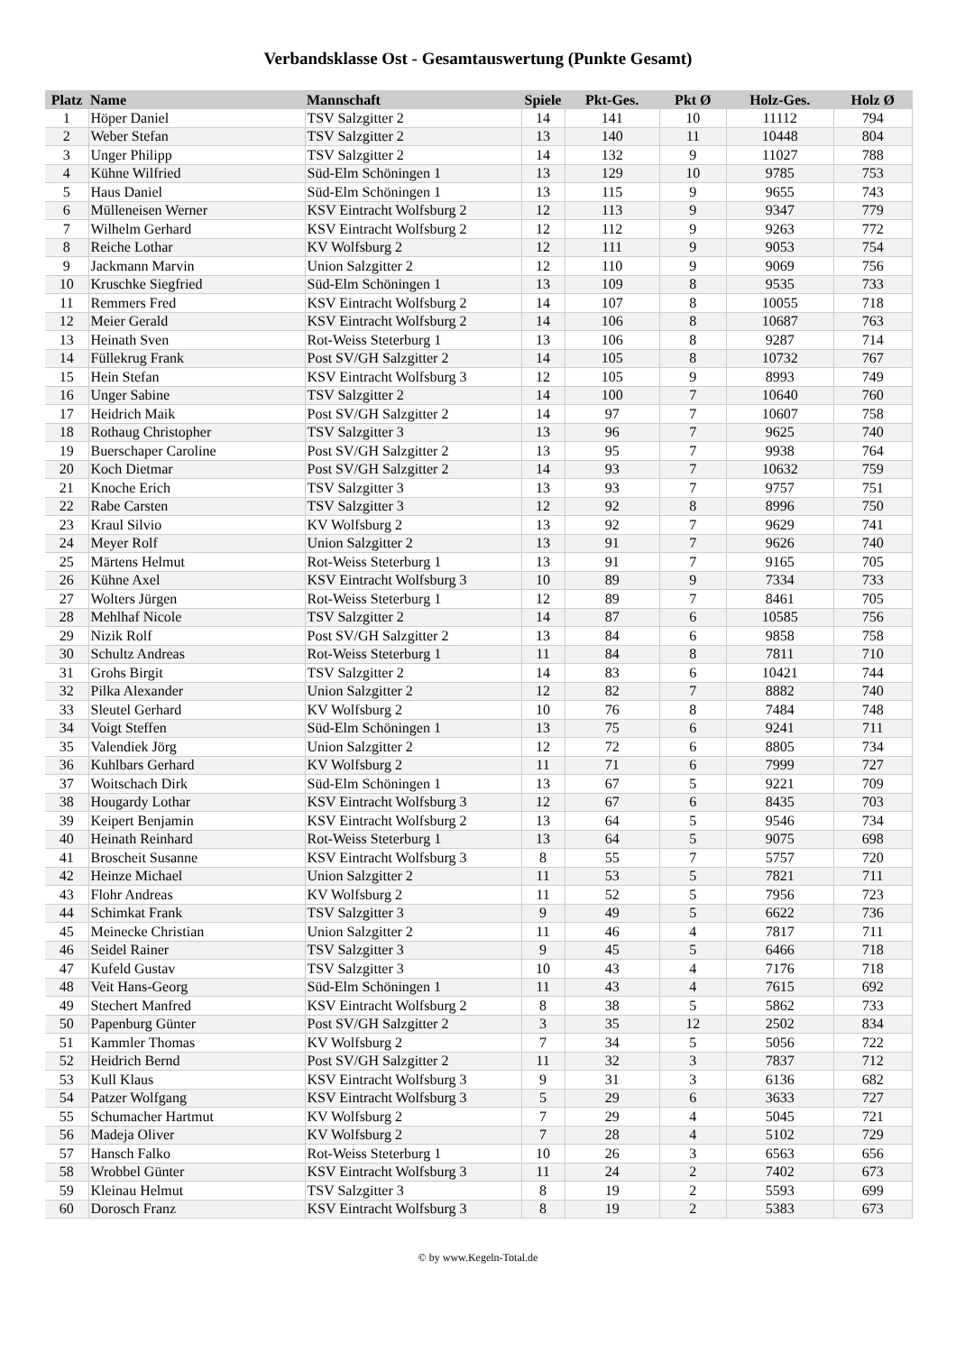Verbandsklasse Ost - Gesamtauswertung (Punkte Gesamt)
| Platz | Name | Mannschaft | Spiele | Pkt-Ges. | Pkt Ø | Holz-Ges. | Holz Ø |
| --- | --- | --- | --- | --- | --- | --- | --- |
| 1 | Höper Daniel | TSV Salzgitter 2 | 14 | 141 | 10 | 11112 | 794 |
| 2 | Weber Stefan | TSV Salzgitter 2 | 13 | 140 | 11 | 10448 | 804 |
| 3 | Unger Philipp | TSV Salzgitter 2 | 14 | 132 | 9 | 11027 | 788 |
| 4 | Kühne Wilfried | Süd-Elm Schöningen 1 | 13 | 129 | 10 | 9785 | 753 |
| 5 | Haus Daniel | Süd-Elm Schöningen 1 | 13 | 115 | 9 | 9655 | 743 |
| 6 | Mülleneisen Werner | KSV Eintracht Wolfsburg 2 | 12 | 113 | 9 | 9347 | 779 |
| 7 | Wilhelm Gerhard | KSV Eintracht Wolfsburg 2 | 12 | 112 | 9 | 9263 | 772 |
| 8 | Reiche Lothar | KV Wolfsburg 2 | 12 | 111 | 9 | 9053 | 754 |
| 9 | Jackmann Marvin | Union Salzgitter 2 | 12 | 110 | 9 | 9069 | 756 |
| 10 | Kruschke Siegfried | Süd-Elm Schöningen 1 | 13 | 109 | 8 | 9535 | 733 |
| 11 | Remmers Fred | KSV Eintracht Wolfsburg 2 | 14 | 107 | 8 | 10055 | 718 |
| 12 | Meier Gerald | KSV Eintracht Wolfsburg 2 | 14 | 106 | 8 | 10687 | 763 |
| 13 | Heinath Sven | Rot-Weiss Steterburg 1 | 13 | 106 | 8 | 9287 | 714 |
| 14 | Füllekrug Frank | Post SV/GH Salzgitter 2 | 14 | 105 | 8 | 10732 | 767 |
| 15 | Hein Stefan | KSV Eintracht Wolfsburg 3 | 12 | 105 | 9 | 8993 | 749 |
| 16 | Unger Sabine | TSV Salzgitter 2 | 14 | 100 | 7 | 10640 | 760 |
| 17 | Heidrich Maik | Post SV/GH Salzgitter 2 | 14 | 97 | 7 | 10607 | 758 |
| 18 | Rothaug Christopher | TSV Salzgitter 3 | 13 | 96 | 7 | 9625 | 740 |
| 19 | Buerschaper Caroline | Post SV/GH Salzgitter 2 | 13 | 95 | 7 | 9938 | 764 |
| 20 | Koch Dietmar | Post SV/GH Salzgitter 2 | 14 | 93 | 7 | 10632 | 759 |
| 21 | Knoche Erich | TSV Salzgitter 3 | 13 | 93 | 7 | 9757 | 751 |
| 22 | Rabe Carsten | TSV Salzgitter 3 | 12 | 92 | 8 | 8996 | 750 |
| 23 | Kraul Silvio | KV Wolfsburg 2 | 13 | 92 | 7 | 9629 | 741 |
| 24 | Meyer Rolf | Union Salzgitter 2 | 13 | 91 | 7 | 9626 | 740 |
| 25 | Märtens Helmut | Rot-Weiss Steterburg 1 | 13 | 91 | 7 | 9165 | 705 |
| 26 | Kühne Axel | KSV Eintracht Wolfsburg 3 | 10 | 89 | 9 | 7334 | 733 |
| 27 | Wolters Jürgen | Rot-Weiss Steterburg 1 | 12 | 89 | 7 | 8461 | 705 |
| 28 | Mehlhaf Nicole | TSV Salzgitter 2 | 14 | 87 | 6 | 10585 | 756 |
| 29 | Nizik Rolf | Post SV/GH Salzgitter 2 | 13 | 84 | 6 | 9858 | 758 |
| 30 | Schultz Andreas | Rot-Weiss Steterburg 1 | 11 | 84 | 8 | 7811 | 710 |
| 31 | Grohs Birgit | TSV Salzgitter 2 | 14 | 83 | 6 | 10421 | 744 |
| 32 | Pilka Alexander | Union Salzgitter 2 | 12 | 82 | 7 | 8882 | 740 |
| 33 | Sleutel Gerhard | KV Wolfsburg 2 | 10 | 76 | 8 | 7484 | 748 |
| 34 | Voigt Steffen | Süd-Elm Schöningen 1 | 13 | 75 | 6 | 9241 | 711 |
| 35 | Valendiek Jörg | Union Salzgitter 2 | 12 | 72 | 6 | 8805 | 734 |
| 36 | Kuhlbars Gerhard | KV Wolfsburg 2 | 11 | 71 | 6 | 7999 | 727 |
| 37 | Woitschach Dirk | Süd-Elm Schöningen 1 | 13 | 67 | 5 | 9221 | 709 |
| 38 | Hougardy Lothar | KSV Eintracht Wolfsburg 3 | 12 | 67 | 6 | 8435 | 703 |
| 39 | Keipert Benjamin | KSV Eintracht Wolfsburg 2 | 13 | 64 | 5 | 9546 | 734 |
| 40 | Heinath Reinhard | Rot-Weiss Steterburg 1 | 13 | 64 | 5 | 9075 | 698 |
| 41 | Broscheit Susanne | KSV Eintracht Wolfsburg 3 | 8 | 55 | 7 | 5757 | 720 |
| 42 | Heinze Michael | Union Salzgitter 2 | 11 | 53 | 5 | 7821 | 711 |
| 43 | Flohr Andreas | KV Wolfsburg 2 | 11 | 52 | 5 | 7956 | 723 |
| 44 | Schimkat Frank | TSV Salzgitter 3 | 9 | 49 | 5 | 6622 | 736 |
| 45 | Meinecke Christian | Union Salzgitter 2 | 11 | 46 | 4 | 7817 | 711 |
| 46 | Seidel Rainer | TSV Salzgitter 3 | 9 | 45 | 5 | 6466 | 718 |
| 47 | Kufeld Gustav | TSV Salzgitter 3 | 10 | 43 | 4 | 7176 | 718 |
| 48 | Veit Hans-Georg | Süd-Elm Schöningen 1 | 11 | 43 | 4 | 7615 | 692 |
| 49 | Stechert Manfred | KSV Eintracht Wolfsburg 2 | 8 | 38 | 5 | 5862 | 733 |
| 50 | Papenburg Günter | Post SV/GH Salzgitter 2 | 3 | 35 | 12 | 2502 | 834 |
| 51 | Kammler Thomas | KV Wolfsburg 2 | 7 | 34 | 5 | 5056 | 722 |
| 52 | Heidrich Bernd | Post SV/GH Salzgitter 2 | 11 | 32 | 3 | 7837 | 712 |
| 53 | Kull Klaus | KSV Eintracht Wolfsburg 3 | 9 | 31 | 3 | 6136 | 682 |
| 54 | Patzer Wolfgang | KSV Eintracht Wolfsburg 3 | 5 | 29 | 6 | 3633 | 727 |
| 55 | Schumacher Hartmut | KV Wolfsburg 2 | 7 | 29 | 4 | 5045 | 721 |
| 56 | Madeja Oliver | KV Wolfsburg 2 | 7 | 28 | 4 | 5102 | 729 |
| 57 | Hansch Falko | Rot-Weiss Steterburg 1 | 10 | 26 | 3 | 6563 | 656 |
| 58 | Wrobbel Günter | KSV Eintracht Wolfsburg 3 | 11 | 24 | 2 | 7402 | 673 |
| 59 | Kleinau Helmut | TSV Salzgitter 3 | 8 | 19 | 2 | 5593 | 699 |
| 60 | Dorosch Franz | KSV Eintracht Wolfsburg 3 | 8 | 19 | 2 | 5383 | 673 |
© by www.Kegeln-Total.de